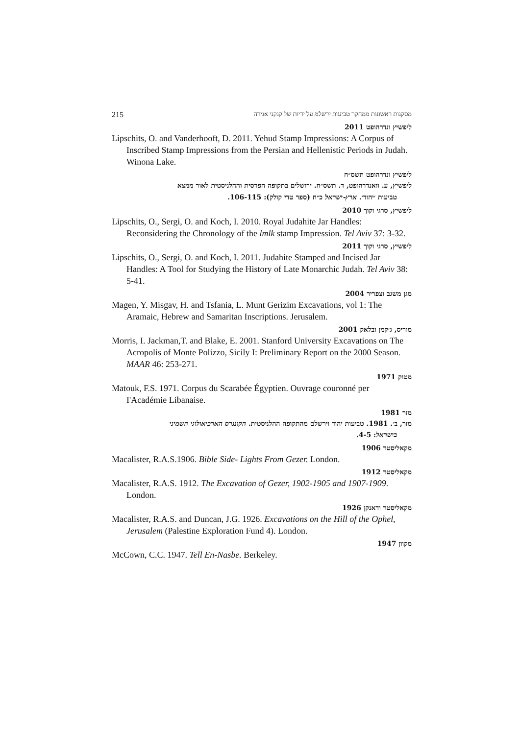215 מסקנות ראשונות ממחקר טביעות ירשלמ על ידיות של קנקני אגירה
ליפשיץ ונדרהופט 2011
Lipschits, O. and Vanderhooft, D. 2011. Yehud Stamp Impressions: A Corpus of Inscribed Stamp Impressions from the Persian and Hellenistic Periods in Judah. Winona Lake.
ליפשיץ ונדרהופט תשס״ח
ליפשיץ, ע. וואנדרהופט, ד. תשס״ח. ירושלים בתקופה הפרסית וההלניסטית לאור ממצא
טביעות ׳יהוד׳. ארץ-ישראל כ״ח (ספר טדי קולק): 106-115.
ליפשיץ, סרגי וקוך 2010
Lipschits, O., Sergi, O. and Koch, I. 2010. Royal Judahite Jar Handles: Reconsidering the Chronology of the lmlk stamp Impression. Tel Aviv 37: 3-32.
ליפשיץ, סרגי וקוך 2011
Lipschits, O., Sergi, O. and Koch, I. 2011. Judahite Stamped and Incised Jar Handles: A Tool for Studying the History of Late Monarchic Judah. Tel Aviv 38: 5-41.
מגן משגב וצפריר 2004
Magen, Y. Misgav, H. and Tsfania, L. Munt Gerizim Excavations, vol 1: The Aramaic, Hebrew and Samaritan Inscriptions. Jerusalem.
מוריס, ג׳קמן ובלאק 2001
Morris, I. Jackman,T. and Blake, E. 2001. Stanford University Excavations on The Acropolis of Monte Polizzo, Sicily I: Preliminary Report on the 2000 Season. MAAR 46: 253-271.
מטוק 1971
Matouk, F.S. 1971. Corpus du Scarabée Égyptien. Ouvrage couronné per I'Académie Libanaise.
מזר 1981
מזר, ב׳. 1981. טביעות יהוד וירשלם מהתקופה ההלניסטית. הקונגרס הארכיאולוגי השמיני
בישראל: 4-5.
מקאליסטר 1906
Macalister, R.A.S.1906. Bible Side- Lights From Gezer. London.
מקאליסטר 1912
Macalister, R.A.S. 1912. The Excavation of Gezer, 1902-1905 and 1907-1909. London.
מקאליסטר ודאנקן 1926
Macalister, R.A.S. and Duncan, J.G. 1926. Excavations on the Hill of the Ophel, Jerusalem (Palestine Exploration Fund 4). London.
מקוון 1947
McCown, C.C. 1947. Tell En-Nasbe. Berkeley.